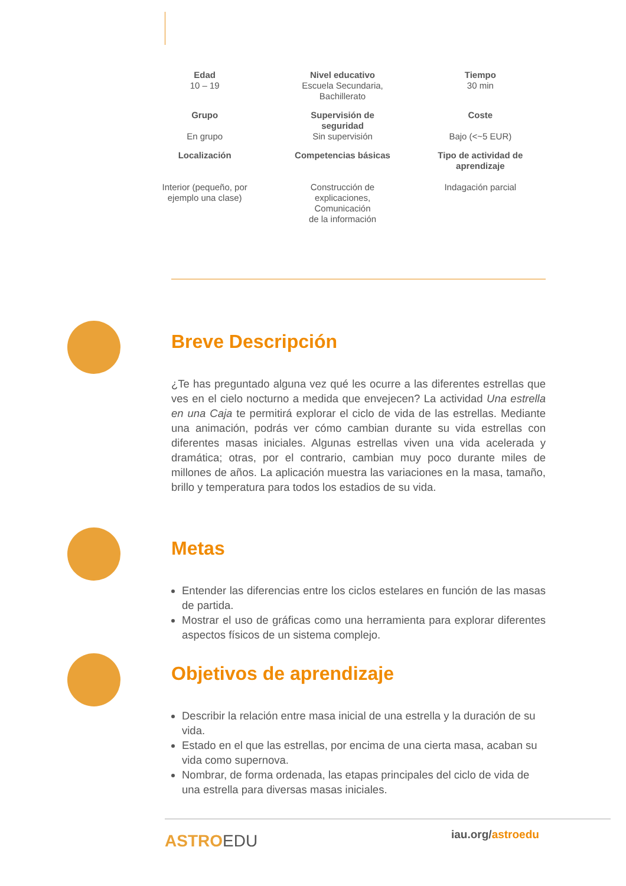| Edad 10 – 19 | Nivel educativo Escuela Secundaria, Bachillerato | Tiempo 30 min |
| Grupo En grupo | Supervisión de seguridad Sin supervisión | Coste Bajo (<~5 EUR) |
| Localización Interior (pequeño, por ejemplo una clase) | Competencias básicas Construcción de explicaciones, Comunicación de la información | Tipo de actividad de aprendizaje Indagación parcial |
Breve Descripción
¿Te has preguntado alguna vez qué les ocurre a las diferentes estrellas que ves en el cielo nocturno a medida que envejecen? La actividad Una estrella en una Caja te permitirá explorar el ciclo de vida de las estrellas. Mediante una animación, podrás ver cómo cambian durante su vida estrellas con diferentes masas iniciales. Algunas estrellas viven una vida acelerada y dramática; otras, por el contrario, cambian muy poco durante miles de millones de años. La aplicación muestra las variaciones en la masa, tamaño, brillo y temperatura para todos los estadios de su vida.
Metas
Entender las diferencias entre los ciclos estelares en función de las masas de partida.
Mostrar el uso de gráficas como una herramienta para explorar diferentes aspectos físicos de un sistema complejo.
Objetivos de aprendizaje
Describir la relación entre masa inicial de una estrella y la duración de su vida.
Estado en el que las estrellas, por encima de una cierta masa, acaban su vida como supernova.
Nombrar, de forma ordenada, las etapas principales del ciclo de vida de una estrella para diversas masas iniciales.
ASTROEDU iau.org/astroedu